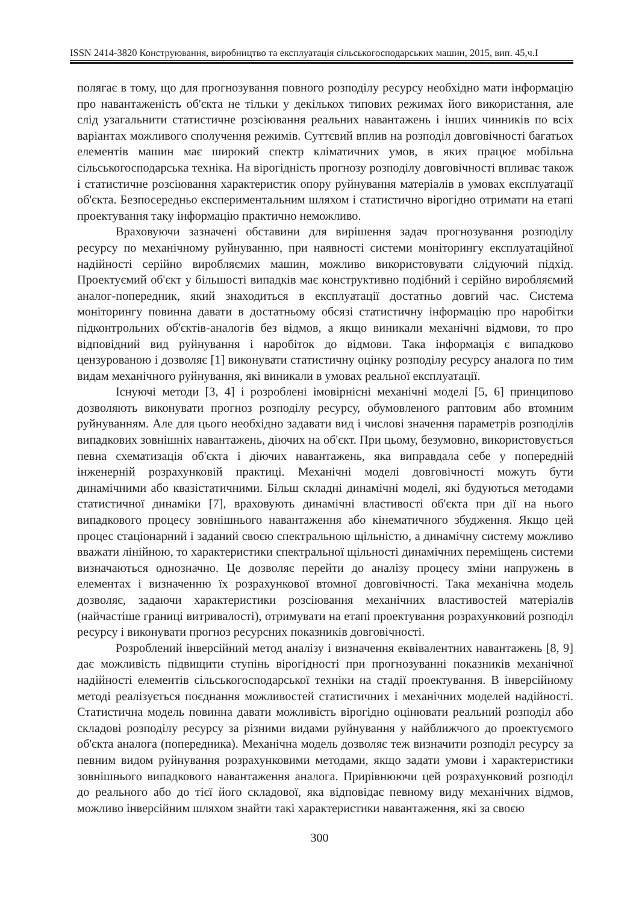ISSN 2414-3820 Конструювання, виробництво та експлуатація сільськогосподарських машин, 2015, вип. 45,ч.І
полягає в тому, що для прогнозування повного розподілу ресурсу необхідно мати інформацію про навантаженість об'єкта не тільки у декількох типових режимах його використання, але слід узагальнити статистичне розсіювання реальних навантажень і інших чинників по всіх варіантах можливого сполучення режимів. Суттєвий вплив на розподіл довговічності багатьох елементів машин має широкий спектр кліматичних умов, в яких працює мобільна сільськогосподарська техніка. На вірогідність прогнозу розподілу довговічності впливає також і статистичне розсіювання характеристик опору руйнування матеріалів в умовах експлуатації об'єкта. Безпосередньо експериментальним шляхом і статистично вірогідно отримати на етапі проектування таку інформацію практично неможливо.
Враховуючи зазначені обставини для вирішення задач прогнозування розподілу ресурсу по механічному руйнуванню, при наявності системи моніторингу експлуатаційної надійності серійно виробляємих машин, можливо використовувати слідуючий підхід. Проектуємий об'єкт у більшості випадків має конструктивно подібний і серійно виробляємий аналог-попередник, який знаходиться в експлуатації достатньо довгий час. Система моніторингу повинна давати в достатньому обсязі статистичну інформацію про наробітки підконтрольних об'єктів-аналогів без відмов, а якщо виникали механічні відмови, то про відповідний вид руйнування і наробіток до відмови. Така інформація є випадково цензурованою і дозволяє [1] виконувати статистичну оцінку розподілу ресурсу аналога по тим видам механічного руйнування, які виникали в умовах реальної експлуатації.
Існуючі методи [3, 4] і розроблені імовірнісні механічні моделі [5, 6] принципово дозволяють виконувати прогноз розподілу ресурсу, обумовленого раптовим або втомним руйнуванням. Але для цього необхідно задавати вид і числові значення параметрів розподілів випадкових зовнішніх навантажень, діючих на об'єкт. При цьому, безумовно, використовується певна схематизація об'єкта і діючих навантажень, яка виправдала себе у попередній інженерній розрахунковій практиці. Механічні моделі довговічності можуть бути динамічними або квазістатичними. Більш складні динамічні моделі, які будуються методами статистичної динаміки [7], враховують динамічні властивості об'єкта при дії на нього випадкового процесу зовнішнього навантаження або кінематичного збудження. Якщо цей процес стаціонарний і заданий своєю спектральною щільністю, а динамічну систему можливо вважати лінійною, то характеристики спектральної щільності динамічних переміщень системи визначаються однозначно. Це дозволяє перейти до аналізу процесу зміни напружень в елементах і визначенню їх розрахункової втомної довговічності. Така механічна модель дозволяє, задаючи характеристики розсіювання механічних властивостей матеріалів (найчастіше границі витривалості), отримувати на етапі проектування розрахунковий розподіл ресурсу і виконувати прогноз ресурсних показників довговічності.
Розроблений інверсійний метод аналізу і визначення еквівалентних навантажень [8, 9] дає можливість підвищити ступінь вірогідності при прогнозуванні показників механічної надійності елементів сільськогосподарської техніки на стадії проектування. В інверсійному методі реалізується поєднання можливостей статистичних і механічних моделей надійності. Статистична модель повинна давати можливість вірогідно оцінювати реальний розподіл або складові розподілу ресурсу за різними видами руйнування у найближчого до проектуємого об'єкта аналога (попередника). Механічна модель дозволяє теж визначити розподіл ресурсу за певним видом руйнування розрахунковими методами, якщо задати умови і характеристики зовнішнього випадкового навантаження аналога. Прирівнюючи цей розрахунковий розподіл до реального або до тієї його складової, яка відповідає певному виду механічних відмов, можливо інверсійним шляхом знайти такі характеристики навантаження, які за своєю
300